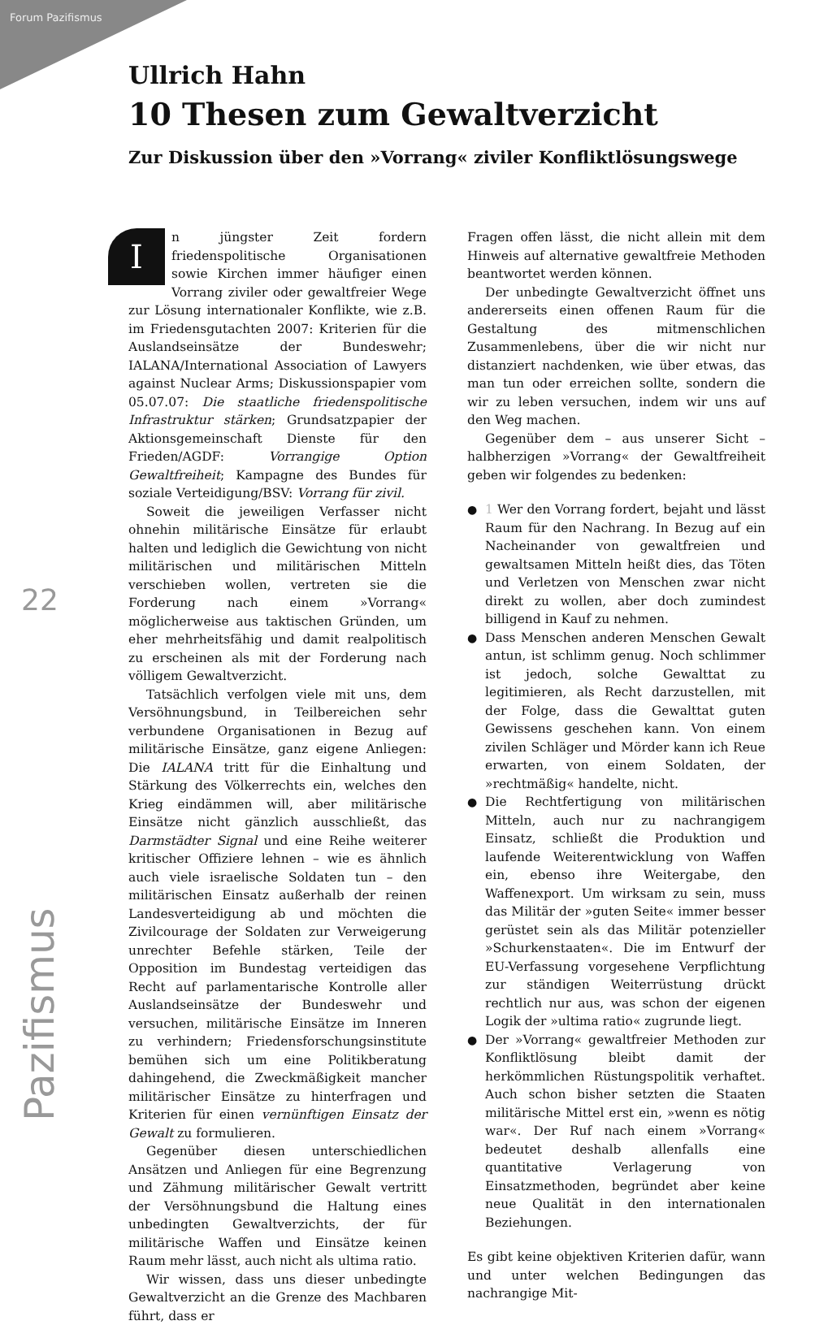Forum Pazifismus
22
Pazifismus
Ullrich Hahn
10 Thesen zum Gewaltverzicht
Zur Diskussion über den »Vorrang« ziviler Konfliktlösungswege
In jüngster Zeit fordern friedenspolitische Organisationen sowie Kirchen immer häufiger einen Vorrang ziviler oder gewaltfreier Wege zur Lösung internationaler Konflikte, wie z.B. im Friedensgutachten 2007: Kriterien für die Auslandseinsätze der Bundeswehr; IALANA/International Association of Lawyers against Nuclear Arms; Diskussionspapier vom 05.07.07: Die staatliche friedenspolitische Infrastruktur stärken; Grundsatzpapier der Aktionsgemeinschaft Dienste für den Frieden/AGDF: Vorrangige Option Gewaltfreiheit; Kampagne des Bundes für soziale Verteidigung/BSV: Vorrang für zivil.
Soweit die jeweiligen Verfasser nicht ohnehin militärische Einsätze für erlaubt halten und lediglich die Gewichtung von nicht militärischen und militärischen Mitteln verschieben wollen, vertreten sie die Forderung nach einem »Vorrang« möglicherweise aus taktischen Gründen, um eher mehrheitsfähig und damit realpolitisch zu erscheinen als mit der Forderung nach völligem Gewaltverzicht.
Tatsächlich verfolgen viele mit uns, dem Versöhnungsbund, in Teilbereichen sehr verbundene Organisationen in Bezug auf militärische Einsätze, ganz eigene Anliegen: Die IALANA tritt für die Einhaltung und Stärkung des Völkerrechts ein, welches den Krieg eindämmen will, aber militärische Einsätze nicht gänzlich ausschließt, das Darmstädter Signal und eine Reihe weiterer kritischer Offiziere lehnen – wie es ähnlich auch viele israelische Soldaten tun – den militärischen Einsatz außerhalb der reinen Landesverteidigung ab und möchten die Zivilcourage der Soldaten zur Verweigerung unrechter Befehle stärken, Teile der Opposition im Bundestag verteidigen das Recht auf parlamentarische Kontrolle aller Auslandseinsätze der Bundeswehr und versuchen, militärische Einsätze im Inneren zu verhindern; Friedensforschungsinstitute bemühen sich um eine Politikberatung dahingehend, die Zweckmäßigkeit mancher militärischer Einsätze zu hinterfragen und Kriterien für einen vernünftigen Einsatz der Gewalt zu formulieren.
Gegenüber diesen unterschiedlichen Ansätzen und Anliegen für eine Begrenzung und Zähmung militärischer Gewalt vertritt der Versöhnungsbund die Haltung eines unbedingten Gewaltverzichts, der für militärische Waffen und Einsätze keinen Raum mehr lässt, auch nicht als ultima ratio.
Wir wissen, dass uns dieser unbedingte Gewaltverzicht an die Grenze des Machbaren führt, dass er
Fragen offen lässt, die nicht allein mit dem Hinweis auf alternative gewaltfreie Methoden beantwortet werden können.
Der unbedingte Gewaltverzicht öffnet uns andererseits einen offenen Raum für die Gestaltung des mitmenschlichen Zusammenlebens, über die wir nicht nur distanziert nachdenken, wie über etwas, das man tun oder erreichen sollte, sondern die wir zu leben versuchen, indem wir uns auf den Weg machen.
Gegenüber dem – aus unserer Sicht – halbherzigen »Vorrang« der Gewaltfreiheit geben wir folgendes zu bedenken:
● 1 Wer den Vorrang fordert, bejaht und lässt Raum für den Nachrang. In Bezug auf ein Nacheinander von gewaltfreien und gewaltsamen Mitteln heißt dies, das Töten und Verletzen von Menschen zwar nicht direkt zu wollen, aber doch zumindest billigend in Kauf zu nehmen.
● Dass Menschen anderen Menschen Gewalt antun, ist schlimm genug. Noch schlimmer ist jedoch, solche Gewalttat zu legitimieren, als Recht darzustellen, mit der Folge, dass die Gewalttat guten Gewissens geschehen kann. Von einem zivilen Schläger und Mörder kann ich Reue erwarten, von einem Soldaten, der »rechtmäßig« handelte, nicht.
● Die Rechtfertigung von militärischen Mitteln, auch nur zu nachrangigem Einsatz, schließt die Produktion und laufende Weiterentwicklung von Waffen ein, ebenso ihre Weitergabe, den Waffenexport. Um wirksam zu sein, muss das Militär der »guten Seite« immer besser gerüstet sein als das Militär potenzieller »Schurkenstaaten«. Die im Entwurf der EU-Verfassung vorgesehene Verpflichtung zur ständigen Weiterrüstung drückt rechtlich nur aus, was schon der eigenen Logik der »ultima ratio« zugrunde liegt.
● Der »Vorrang« gewaltfreier Methoden zur Konfliktlösung bleibt damit der herkömmlichen Rüstungspolitik verhaftet. Auch schon bisher setzten die Staaten militärische Mittel erst ein, »wenn es nötig war«. Der Ruf nach einem »Vorrang« bedeutet deshalb allenfalls eine quantitative Verlagerung von Einsatzmethoden, begründet aber keine neue Qualität in den internationalen Beziehungen.
Es gibt keine objektiven Kriterien dafür, wann und unter welchen Bedingungen das nachrangige Mit-